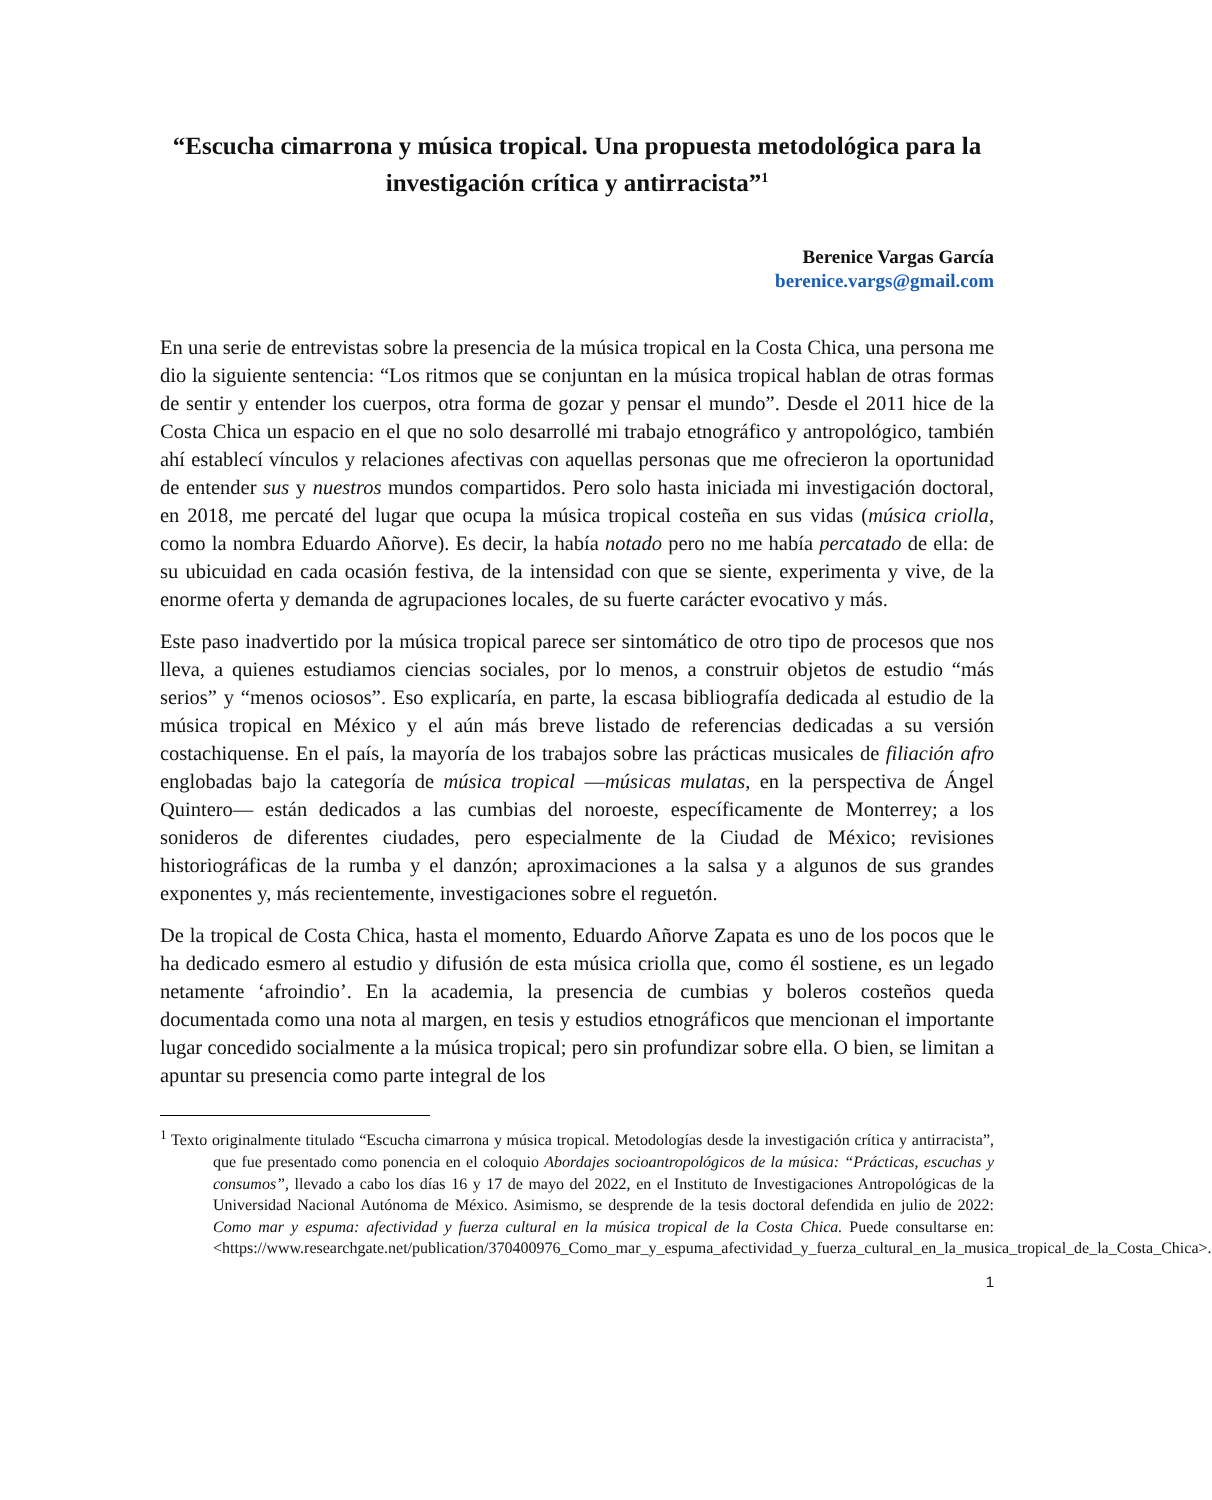“Escucha cimarrona y música tropical. Una propuesta metodológica para la investigación crítica y antirracista”<sup>1</sup>
Berenice Vargas García
berenice.vargs@gmail.com
En una serie de entrevistas sobre la presencia de la música tropical en la Costa Chica, una persona me dio la siguiente sentencia: “Los ritmos que se conjuntan en la música tropical hablan de otras formas de sentir y entender los cuerpos, otra forma de gozar y pensar el mundo”. Desde el 2011 hice de la Costa Chica un espacio en el que no solo desarrollé mi trabajo etnográfico y antropológico, también ahí establecí vínculos y relaciones afectivas con aquellas personas que me ofrecieron la oportunidad de entender sus y nuestros mundos compartidos. Pero solo hasta iniciada mi investigación doctoral, en 2018, me percaté del lugar que ocupa la música tropical costeña en sus vidas (música criolla, como la nombra Eduardo Añorve). Es decir, la había notado pero no me había percatado de ella: de su ubicuidad en cada ocasión festiva, de la intensidad con que se siente, experimenta y vive, de la enorme oferta y demanda de agrupaciones locales, de su fuerte carácter evocativo y más.
Este paso inadvertido por la música tropical parece ser sintomático de otro tipo de procesos que nos lleva, a quienes estudiamos ciencias sociales, por lo menos, a construir objetos de estudio “más serios” y “menos ociosos”. Eso explicaría, en parte, la escasa bibliografía dedicada al estudio de la música tropical en México y el aún más breve listado de referencias dedicadas a su versión costachiquense. En el país, la mayoría de los trabajos sobre las prácticas musicales de filiación afro englobadas bajo la categoría de música tropical —músicas mulatas, en la perspectiva de Ángel Quintero— están dedicados a las cumbias del noroeste, específicamente de Monterrey; a los sonideros de diferentes ciudades, pero especialmente de la Ciudad de México; revisiones historiográficas de la rumba y el danzón; aproximaciones a la salsa y a algunos de sus grandes exponentes y, más recientemente, investigaciones sobre el reguetón.
De la tropical de Costa Chica, hasta el momento, Eduardo Añorve Zapata es uno de los pocos que le ha dedicado esmero al estudio y difusión de esta música criolla que, como él sostiene, es un legado netamente ‘afroindio’. En la academia, la presencia de cumbias y boleros costeños queda documentada como una nota al margen, en tesis y estudios etnográficos que mencionan el importante lugar concedido socialmente a la música tropical; pero sin profundizar sobre ella. O bien, se limitan a apuntar su presencia como parte integral de los
<sup>1</sup> Texto originalmente titulado “Escucha cimarrona y música tropical. Metodologías desde la investigación crítica y antirracista”, que fue presentado como ponencia en el coloquio Abordajes socioantropológicos de la música: “Prácticas, escuchas y consumos”, llevado a cabo los días 16 y 17 de mayo del 2022, en el Instituto de Investigaciones Antropológicas de la Universidad Nacional Autónoma de México. Asimismo, se desprende de la tesis doctoral defendida en julio de 2022: Como mar y espuma: afectividad y fuerza cultural en la música tropical de la Costa Chica. Puede consultarse en: <https://www.researchgate.net/publication/370400976_Como_mar_y_espuma_afectividad_y_fuerza_cultural_en_la_musica_tropical_de_la_Costa_Chica>.
1